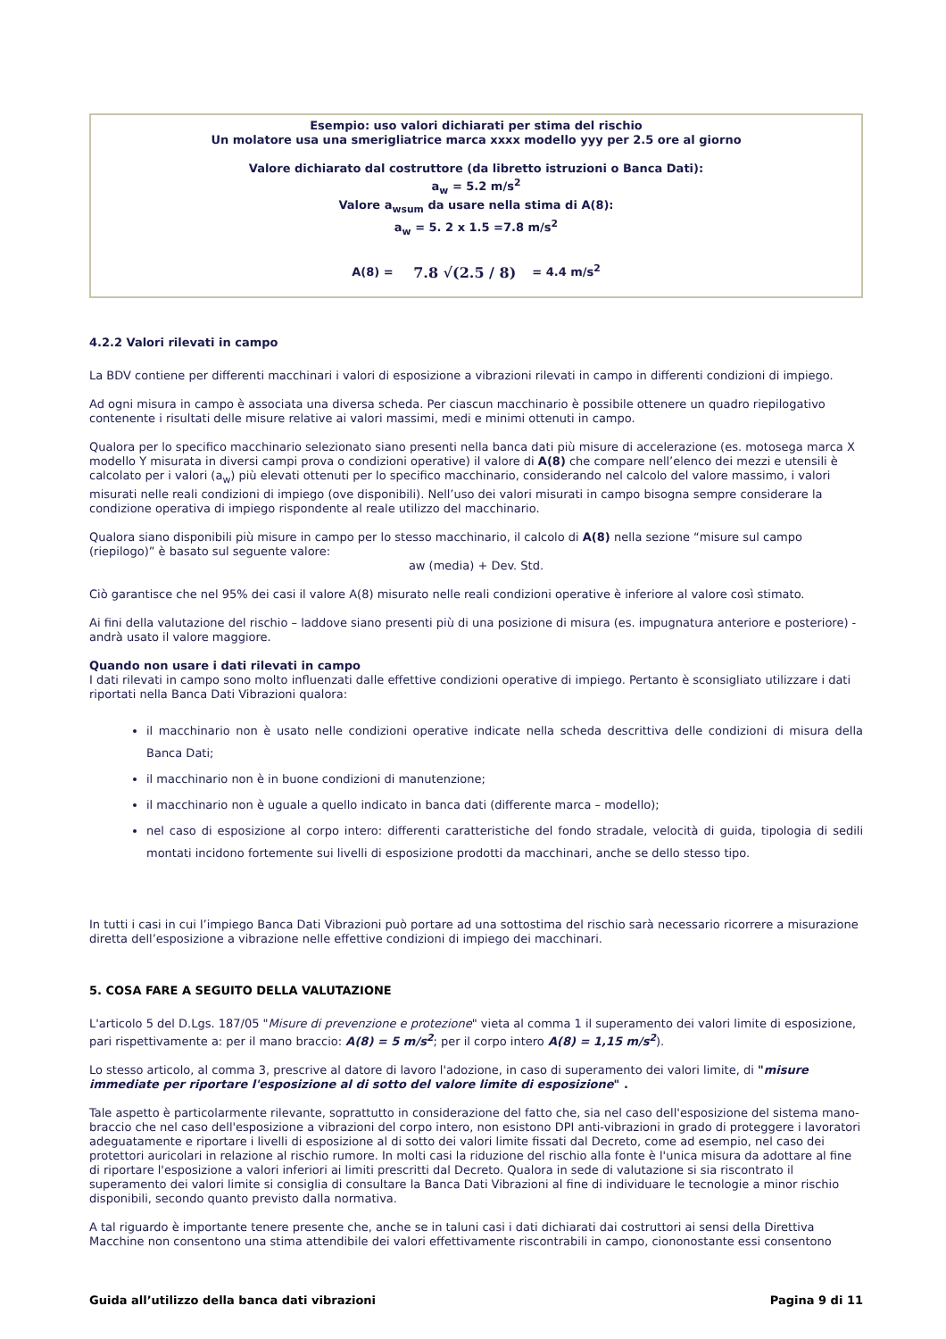Esempio: uso valori dichiarati per stima del rischio
Un molatore usa una smerigliatrice marca xxxx modello yyy per 2.5 ore al giorno
Valore dichiarato dal costruttore (da libretto istruzioni o Banca Dati):
a<sub>w</sub> = 5.2 m/s<sup>2</sup>
Valore a<sub>wsum</sub> da usare nella stima di A(8):
a<sub>w</sub> = 5. 2 x 1.5 =7.8 m/s<sup>2</sup>
A(8) = 7.8 √(2.5 / 8) = 4.4 m/s<sup>2</sup>
4.2.2 Valori rilevati in campo
La BDV contiene per differenti macchinari i valori di esposizione a vibrazioni rilevati in campo in differenti condizioni di impiego.
Ad ogni misura in campo è associata una diversa scheda. Per ciascun macchinario è possibile ottenere un quadro riepilogativo contenente i risultati delle misure relative ai valori massimi, medi e minimi ottenuti in campo.
Qualora per lo specifico macchinario selezionato siano presenti nella banca dati più misure di accelerazione (es. motosega marca X modello Y misurata in diversi campi prova o condizioni operative) il valore di A(8) che compare nell’elenco dei mezzi e utensili è calcolato per i valori (a<sub>w</sub>) più elevati ottenuti per lo specifico macchinario, considerando nel calcolo del valore massimo, i valori misurati nelle reali condizioni di impiego (ove disponibili). Nell’uso dei valori misurati in campo bisogna sempre considerare la condizione operativa di impiego rispondente al reale utilizzo del macchinario.
Qualora siano disponibili più misure in campo per lo stesso macchinario, il calcolo di A(8) nella sezione “misure sul campo (riepilogo)” è basato sul seguente valore:
aw (media) + Dev. Std.
Ciò garantisce che nel 95% dei casi il valore A(8) misurato nelle reali condizioni operative è inferiore al valore così stimato.
Ai fini della valutazione del rischio – laddove siano presenti più di una posizione di misura (es. impugnatura anteriore e posteriore) - andrà usato il valore maggiore.
Quando non usare i dati rilevati in campo
I dati rilevati in campo sono molto influenzati dalle effettive condizioni operative di impiego. Pertanto è sconsigliato utilizzare i dati riportati nella Banca Dati Vibrazioni qualora:
il macchinario non è usato nelle condizioni operative indicate nella scheda descrittiva delle condizioni di misura della Banca Dati;
il macchinario non è in buone condizioni di manutenzione;
il macchinario non è uguale a quello indicato in banca dati (differente marca – modello);
nel caso di esposizione al corpo intero: differenti caratteristiche del fondo stradale, velocità di guida, tipologia di sedili montati incidono fortemente sui livelli di esposizione prodotti da macchinari, anche se dello stesso tipo.
In tutti i casi in cui l’impiego Banca Dati Vibrazioni può portare ad una sottostima del rischio sarà necessario ricorrere a misurazione diretta dell’esposizione a vibrazione nelle effettive condizioni di impiego dei macchinari.
5. COSA FARE A SEGUITO DELLA VALUTAZIONE
L'articolo 5 del D.Lgs. 187/05 "Misure di prevenzione e protezione" vieta al comma 1 il superamento dei valori limite di esposizione, pari rispettivamente a: per il mano braccio: A(8) = 5 m/s<sup>2</sup>; per il corpo intero A(8) = 1,15 m/s<sup>2</sup>).
Lo stesso articolo, al comma 3, prescrive al datore di lavoro l'adozione, in caso di superamento dei valori limite, di "misure immediate per riportare l'esposizione al di sotto del valore limite di esposizione" .
Tale aspetto è particolarmente rilevante, soprattutto in considerazione del fatto che, sia nel caso dell'esposizione del sistema mano-braccio che nel caso dell'esposizione a vibrazioni del corpo intero, non esistono DPI anti-vibrazioni in grado di proteggere i lavoratori adeguatamente e riportare i livelli di esposizione al di sotto dei valori limite fissati dal Decreto, come ad esempio, nel caso dei protettori auricolari in relazione al rischio rumore. In molti casi la riduzione del rischio alla fonte è l'unica misura da adottare al fine di riportare l'esposizione a valori inferiori ai limiti prescritti dal Decreto. Qualora in sede di valutazione si sia riscontrato il superamento dei valori limite si consiglia di consultare la Banca Dati Vibrazioni al fine di individuare le tecnologie a minor rischio disponibili, secondo quanto previsto dalla normativa.
A tal riguardo è importante tenere presente che, anche se in taluni casi i dati dichiarati dai costruttori ai sensi della Direttiva Macchine non consentono una stima attendibile dei valori effettivamente riscontrabili in campo, ciononostante essi consentono
Guida all’utilizzo della banca dati vibrazioni Pagina 9 di 11